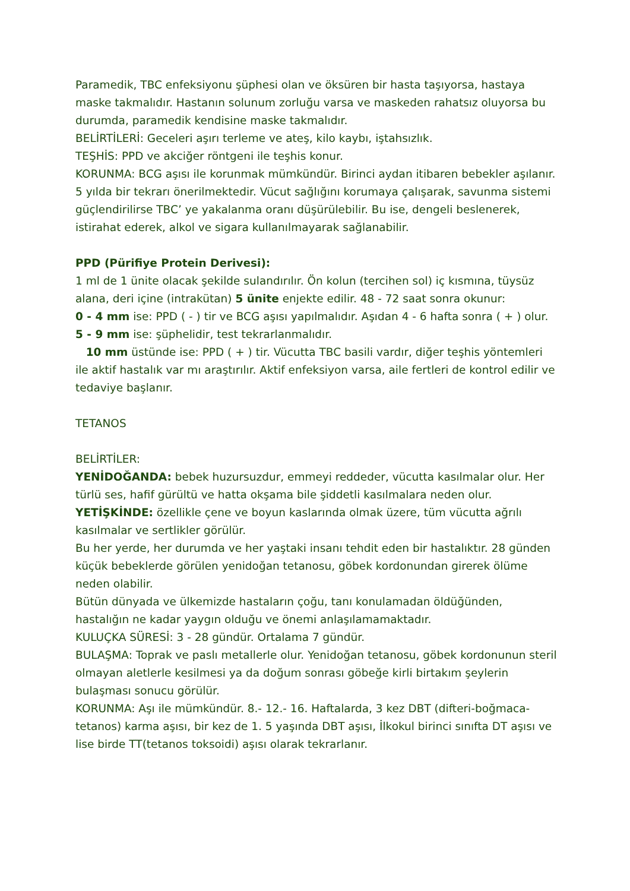Paramedik, TBC enfeksiyonu şüphesi olan ve öksüren bir hasta taşıyorsa, hastaya maske takmalıdır. Hastanın solunum zorluğu varsa ve maskeden rahatsız oluyorsa bu durumda, paramedik kendisine maske takmalıdır.
BELİRTİLERİ: Geceleri aşırı terleme ve ateş, kilo kaybı, iştahsızlık.
TEŞHİS: PPD ve akciğer röntgeni ile teşhis konur.
KORUNMA: BCG aşısı ile korunmak mümkündür. Birinci aydan itibaren bebekler aşılanır. 5 yılda bir tekrarı önerilmektedir. Vücut sağlığını korumaya çalışarak, savunma sistemi güçlendirilirse TBC’ ye yakalanma oranı düşürülebilir. Bu ise, dengeli beslenerek, istirahat ederek, alkol ve sigara kullanılmayarak sağlanabilir.
PPD (Pürifiye Protein Derivesi):
1 ml de 1 ünite olacak şekilde sulandırılır. Ön kolun (tercihen sol) iç kısmına, tüysüz alana, deri içine (intrakütan) 5 ünite enjekte edilir. 48 - 72 saat sonra okunur:
0 - 4 mm ise: PPD ( - ) tir ve BCG aşısı yapılmalıdır. Aşıdan 4 - 6 hafta sonra ( + ) olur.
5 - 9 mm ise: şüphelidir, test tekrarlanmalıdır.
10 mm üstünde ise: PPD ( + ) tir. Vücutta TBC basili vardır, diğer teşhis yöntemleri ile aktif hastalık var mı araştırılır. Aktif enfeksiyon varsa, aile fertleri de kontrol edilir ve tedaviye başlanır.
TETANOS
BELİRTİLER:
YENİDOĞANDA: bebek huzursuzdur, emmeyi reddeder, vücutta kasılmalar olur. Her türlü ses, hafif gürültü ve hatta okşama bile şiddetli kasılmalara neden olur.
YETİŞKİNDE: özellikle çene ve boyun kaslarında olmak üzere, tüm vücutta ağrılı kasılmalar ve sertlikler görülür.
Bu her yerde, her durumda ve her yaştaki insanı tehdit eden bir hastalıktır. 28 günden küçük bebeklerde görülen yenidoğan tetanosu, göbek kordonundan girerek ölüme neden olabilir.
Bütün dünyada ve ülkemizde hastaların çoğu, tanı konulamadan öldüğünden, hastalığın ne kadar yaygın olduğu ve önemi anlaşılamamaktadır.
KULUÇKA SÜRESİ: 3 - 28 gündür. Ortalama 7 gündür.
BULAŞMA: Toprak ve paslı metallerle olur. Yenidoğan tetanosu, göbek kordonunun steril olmayan aletlerle kesilmesi ya da doğum sonrası göbeğe kirli birtakım şeylerin bulaşması sonucu görülür.
KORUNMA: Aşı ile mümkündür. 8.- 12.- 16. Haftalarda, 3 kez DBT (difteri-boğmaca-tetanos) karma aşısı, bir kez de 1. 5 yaşında DBT aşısı, İlkokul birinci sınıfta DT aşısı ve lise birde TT(tetanos toksoidi) aşısı olarak tekrarlanır.